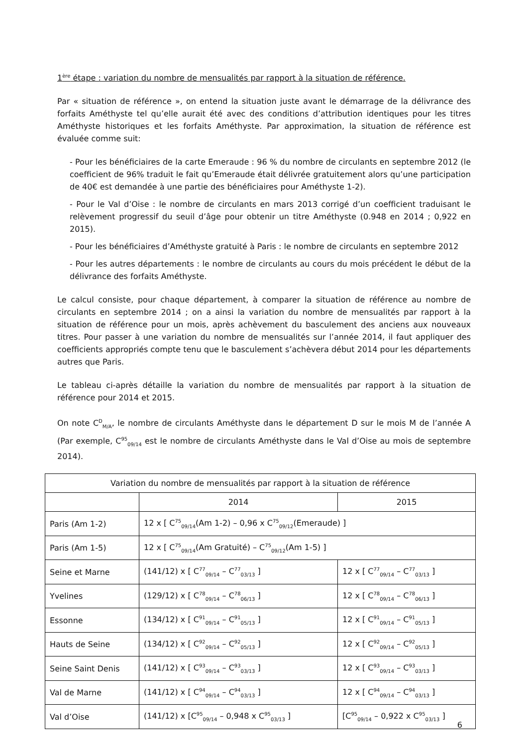1<sup>ère</sup> étape : variation du nombre de mensualités par rapport à la situation de référence.
Par « situation de référence », on entend la situation juste avant le démarrage de la délivrance des forfaits Améthyste tel qu’elle aurait été avec des conditions d’attribution identiques pour les titres Améthyste historiques et les forfaits Améthyste. Par approximation, la situation de référence est évaluée comme suit:
- Pour les bénéficiaires de la carte Emeraude : 96 % du nombre de circulants en septembre 2012 (le coefficient de 96% traduit le fait qu’Emeraude était délivrée gratuitement alors qu’une participation de 40€ est demandée à une partie des bénéficiaires pour Améthyste 1-2).
- Pour le Val d’Oise : le nombre de circulants en mars 2013 corrigé d’un coefficient traduisant le relèvement progressif du seuil d’âge pour obtenir un titre Améthyste (0.948 en 2014 ; 0,922 en 2015).
- Pour les bénéficiaires d’Améthyste gratuité à Paris : le nombre de circulants en septembre 2012
- Pour les autres départements : le nombre de circulants au cours du mois précédent le début de la délivrance des forfaits Améthyste.
Le calcul consiste, pour chaque département, à comparer la situation de référence au nombre de circulants en septembre 2014 ; on a ainsi la variation du nombre de mensualités par rapport à la situation de référence pour un mois, après achèvement du basculement des anciens aux nouveaux titres. Pour passer à une variation du nombre de mensualités sur l’année 2014, il faut appliquer des coefficients appropriés compte tenu que le basculement s’achèvera début 2014 pour les départements autres que Paris.
Le tableau ci-après détaille la variation du nombre de mensualités par rapport à la situation de référence pour 2014 et 2015.
On note C<sup>D</sup><sub>M/A</sub>, le nombre de circulants Améthyste dans le département D sur le mois M de l’année A (Par exemple, C<sup>95</sup><sub>09/14</sub> est le nombre de circulants Améthyste dans le Val d’Oise au mois de septembre 2014).
| Variation du nombre de mensualités par rapport à la situation de référence | | |
| --- | --- | --- |
| | 2014 | 2015 |
| Paris (Am 1-2) | 12 x [ C<sup>75</sup><sub>09/14</sub>(Am 1-2) – 0,96 x C<sup>75</sup><sub>09/12</sub>(Emeraude) ] | |
| Paris (Am 1-5) | 12 x [ C<sup>75</sup><sub>09/14</sub>(Am Gratuité) – C<sup>75</sup><sub>09/12</sub>(Am 1-5) ] | |
| Seine et Marne | (141/12) x [ C<sup>77</sup><sub>09/14</sub> – C<sup>77</sup><sub>03/13</sub> ] | 12 x [ C<sup>77</sup><sub>09/14</sub> – C<sup>77</sup><sub>03/13</sub> ] |
| Yvelines | (129/12) x [ C<sup>78</sup><sub>09/14</sub> – C<sup>78</sup><sub>06/13</sub> ] | 12 x [ C<sup>78</sup><sub>09/14</sub> – C<sup>78</sup><sub>06/13</sub> ] |
| Essonne | (134/12) x [ C<sup>91</sup><sub>09/14</sub> – C<sup>91</sup><sub>05/13</sub> ] | 12 x [ C<sup>91</sup><sub>09/14</sub> – C<sup>91</sup><sub>05/13</sub> ] |
| Hauts de Seine | (134/12) x [ C<sup>92</sup><sub>09/14</sub> – C<sup>92</sup><sub>05/13</sub> ] | 12 x [ C<sup>92</sup><sub>09/14</sub> – C<sup>92</sup><sub>05/13</sub> ] |
| Seine Saint Denis | (141/12) x [ C<sup>93</sup><sub>09/14</sub> – C<sup>93</sup><sub>03/13</sub> ] | 12 x [ C<sup>93</sup><sub>09/14</sub> – C<sup>93</sup><sub>03/13</sub> ] |
| Val de Marne | (141/12) x [ C<sup>94</sup><sub>09/14</sub> – C<sup>94</sup><sub>03/13</sub> ] | 12 x [ C<sup>94</sup><sub>09/14</sub> – C<sup>94</sup><sub>03/13</sub> ] |
| Val d’Oise | (141/12) x [C<sup>95</sup><sub>09/14</sub> – 0,948 x C<sup>95</sup><sub>03/13</sub> ] | [C<sup>95</sup><sub>09/14</sub> – 0,922 x C<sup>95</sup><sub>03/13</sub> ] |
6